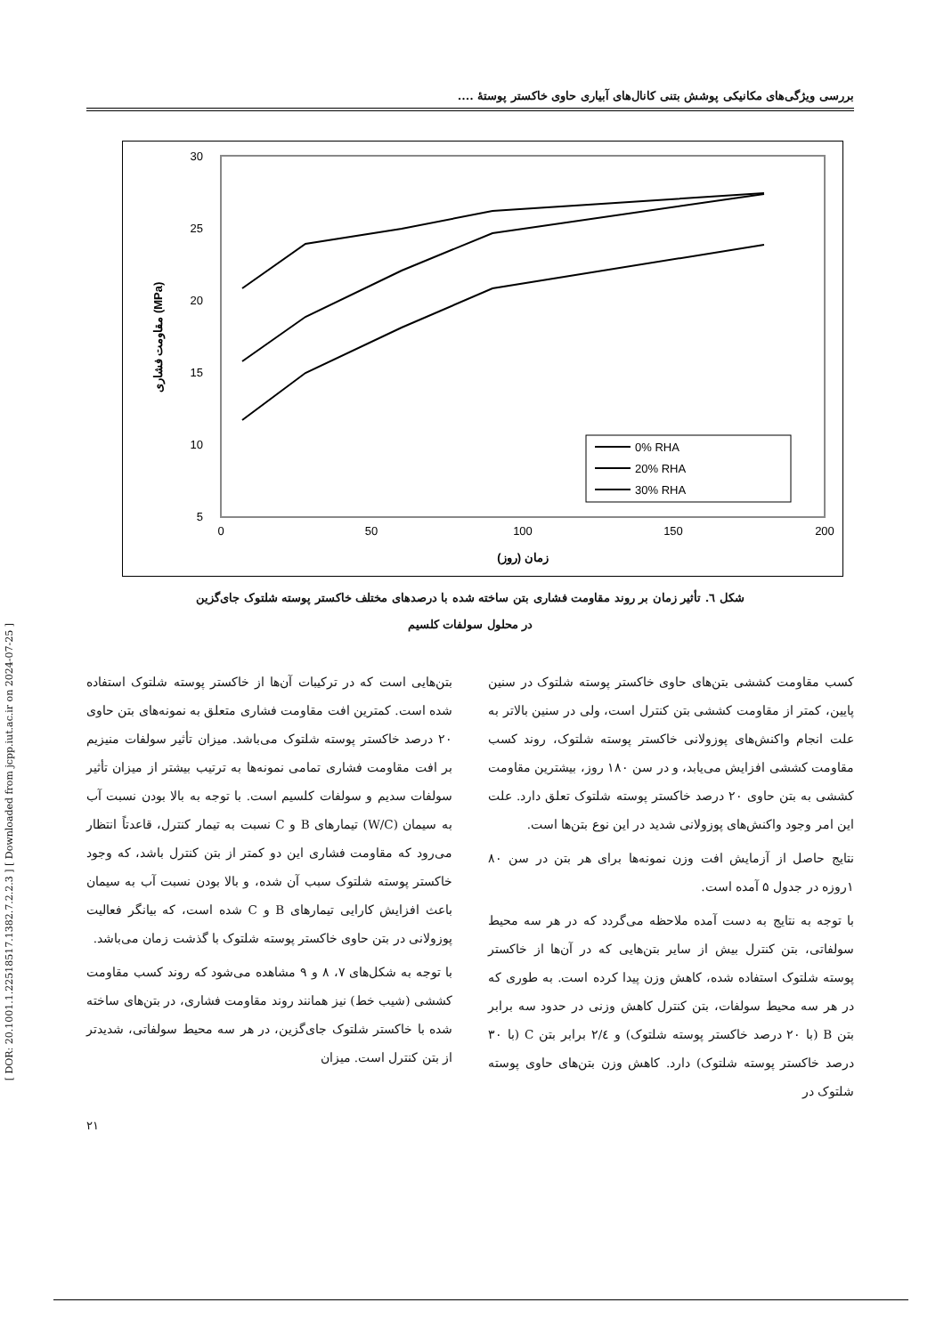[ DOR: 20.1001.1.22518517.1382.7.2.2.3 ] [ Downloaded from jcpp.iut.ac.ir on 2024-07-25 ]
بررسی ویژگی‌های مکانیکی پوشش بتنی کانال‌های آبیاری حاوی خاکستر پوستهٔ ....
30
25
20
15
10
5
0
50
100
150
200
زمان (روز)
مقاومت فشاری (MPa)
0% RHA
20% RHA
30% RHA
شکل ٦. تأثیر زمان بر روند مقاومت فشاری بتن ساخته شده با درصدهای مختلف خاکستر پوسته شلتوک جای‌گزین
در محلول سولفات کلسیم
بتن‌هایی است که در ترکیبات آن‌ها از خاکستر پوسته شلتوک استفاده شده است. کمترین افت مقاومت فشاری متعلق به نمونه‌های بتن حاوی ۲۰ درصد خاکستر پوسته شلتوک می‌باشد. میزان تأثیر سولفات منیزیم بر افت مقاومت فشاری تمامی نمونه‌ها به ترتیب بیشتر از میزان تأثیر سولفات سدیم و سولفات کلسیم است. با توجه به بالا بودن نسبت آب به سیمان (W/C) تیمارهای B و C نسبت به تیمار کنترل، قاعدتاً انتظار می‌رود که مقاومت فشاری این دو کمتر از بتن کنترل باشد، که وجود خاکستر پوسته شلتوک سبب آن شده، و بالا بودن نسبت آب به سیمان باعث افزایش کارایی تیمارهای B و C شده است، که بیانگر فعالیت پوزولانی در بتن حاوی خاکستر پوسته شلتوک با گذشت زمان می‌باشد.
با توجه به شکل‌های ۷، ۸ و ۹ مشاهده می‌شود که روند کسب مقاومت کششی (شیب خط) نیز همانند روند مقاومت فشاری، در بتن‌های ساخته شده با خاکستر شلتوک جای‌گزین، در هر سه محیط سولفاتی، شدیدتر از بتن کنترل است. میزان
کسب مقاومت کششی بتن‌های حاوی خاکستر پوسته شلتوک در سنین پایین، کمتر از مقاومت کششی بتن کنترل است، ولی در سنین بالاتر به علت انجام واکنش‌های پوزولانی خاکستر پوسته شلتوک، روند کسب مقاومت کششی افزایش می‌یابد، و در سن ۱۸۰ روز، بیشترین مقاومت کششی به بتن حاوی ۲۰ درصد خاکستر پوسته شلتوک تعلق دارد. علت این امر وجود واکنش‌های پوزولانی شدید در این نوع بتن‌ها است.
نتایج حاصل از آزمایش افت وزن نمونه‌ها برای هر بتن در سن ۸۰ ۱روزه در جدول ۵ آمده است.
با توجه به نتایج به دست آمده ملاحظه می‌گردد که در هر سه محیط سولفاتی، بتن کنترل بیش از سایر بتن‌هایی که در آن‌ها از خاکستر پوسته شلتوک استفاده شده، کاهش وزن پیدا کرده است. به طوری که در هر سه محیط سولفات، بتن کنترل کاهش وزنی در حدود سه برابر بتن B (با ۲۰ درصد خاکستر پوسته شلتوک) و ۲/٤ برابر بتن C (با ۳۰ درصد خاکستر پوسته شلتوک) دارد. کاهش وزن بتن‌های حاوی پوسته شلتوک در
۲۱